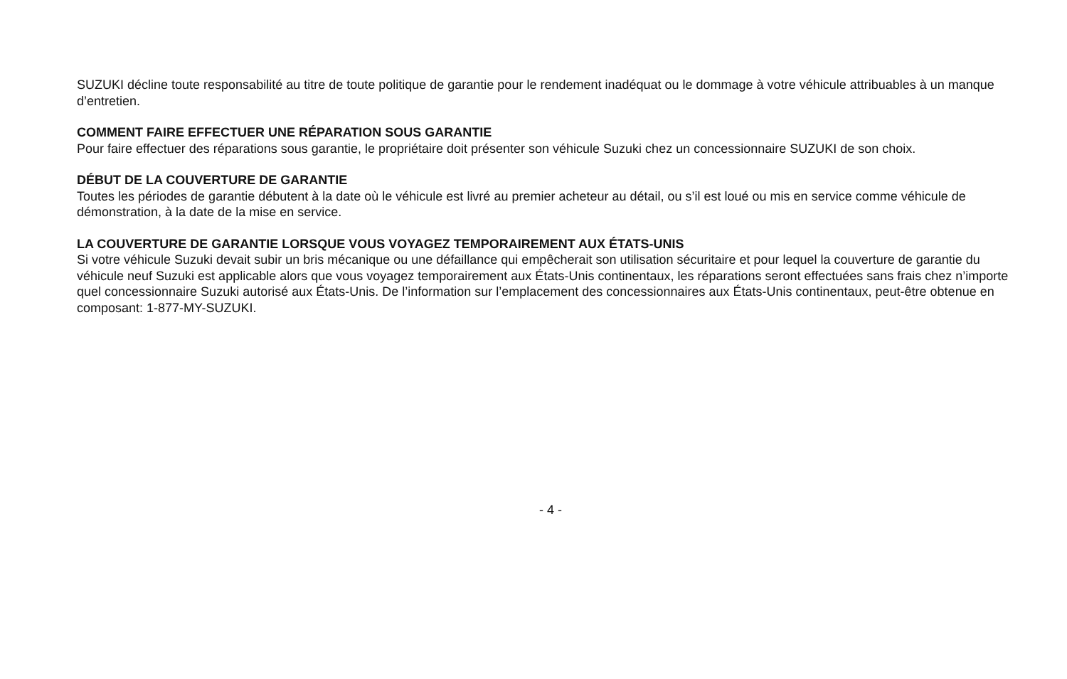SUZUKI décline toute responsabilité au titre de toute politique de garantie pour le rendement inadéquat ou le dommage à votre véhicule attribuables à un manque d’entretien.
COMMENT FAIRE EFFECTUER UNE RÉPARATION SOUS GARANTIE
Pour faire effectuer des réparations sous garantie, le propriétaire doit présenter son véhicule Suzuki chez un concessionnaire SUZUKI de son choix.
DÉBUT DE LA COUVERTURE DE GARANTIE
Toutes les périodes de garantie débutent à la date où le véhicule est livré au premier acheteur au détail, ou s’il est loué ou mis en service comme véhicule de démonstration, à la date de la mise en service.
LA COUVERTURE DE GARANTIE LORSQUE VOUS VOYAGEZ TEMPORAIREMENT AUX ÉTATS-UNIS
Si votre véhicule Suzuki devait subir un bris mécanique ou une défaillance qui empêcherait son utilisation sécuritaire et pour lequel la couverture de garantie du véhicule neuf Suzuki est applicable alors que vous voyagez temporairement aux États-Unis continentaux, les réparations seront effectuées sans frais chez n’importe quel concessionnaire Suzuki autorisé aux États-Unis. De l’information sur l’emplacement des concessionnaires aux États-Unis continentaux, peut-être obtenue en composant: 1-877-MY-SUZUKI.
- 4 -